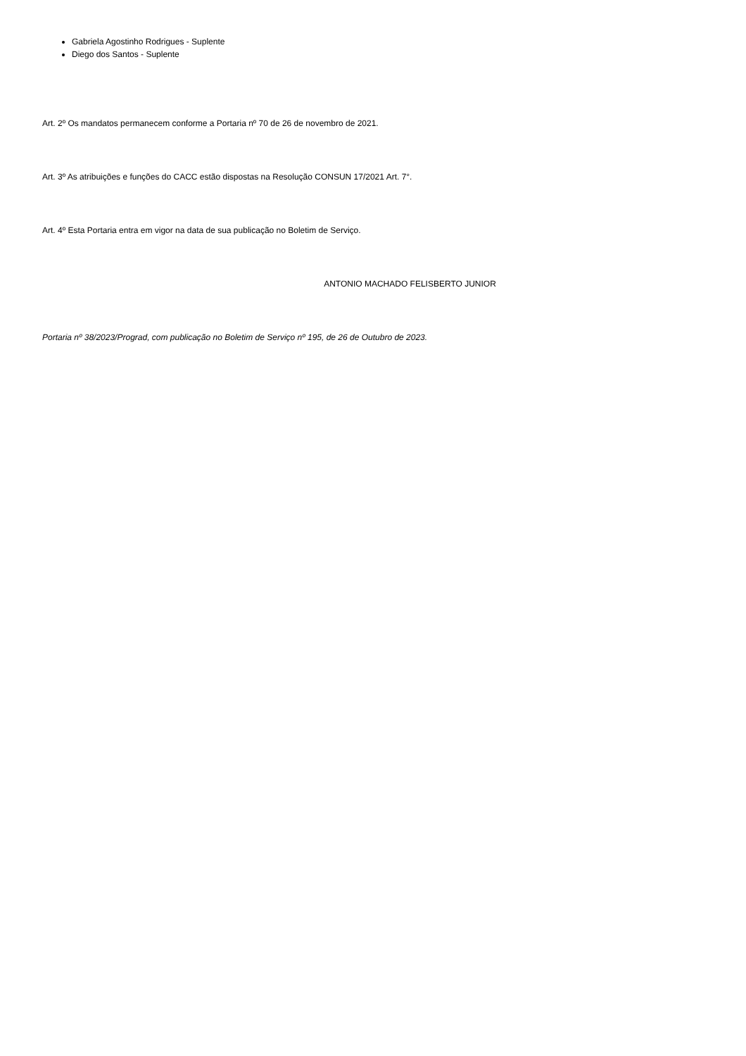Gabriela Agostinho Rodrigues - Suplente
Diego dos Santos - Suplente
Art. 2º Os mandatos permanecem conforme a Portaria nº 70 de 26 de novembro de 2021.
Art. 3º As atribuições e funções do CACC estão dispostas na Resolução CONSUN 17/2021 Art. 7°.
Art. 4º Esta Portaria entra em vigor na data de sua publicação no Boletim de Serviço.
ANTONIO MACHADO FELISBERTO JUNIOR
Portaria nº 38/2023/Prograd, com publicação no Boletim de Serviço nº 195, de 26 de Outubro de 2023.